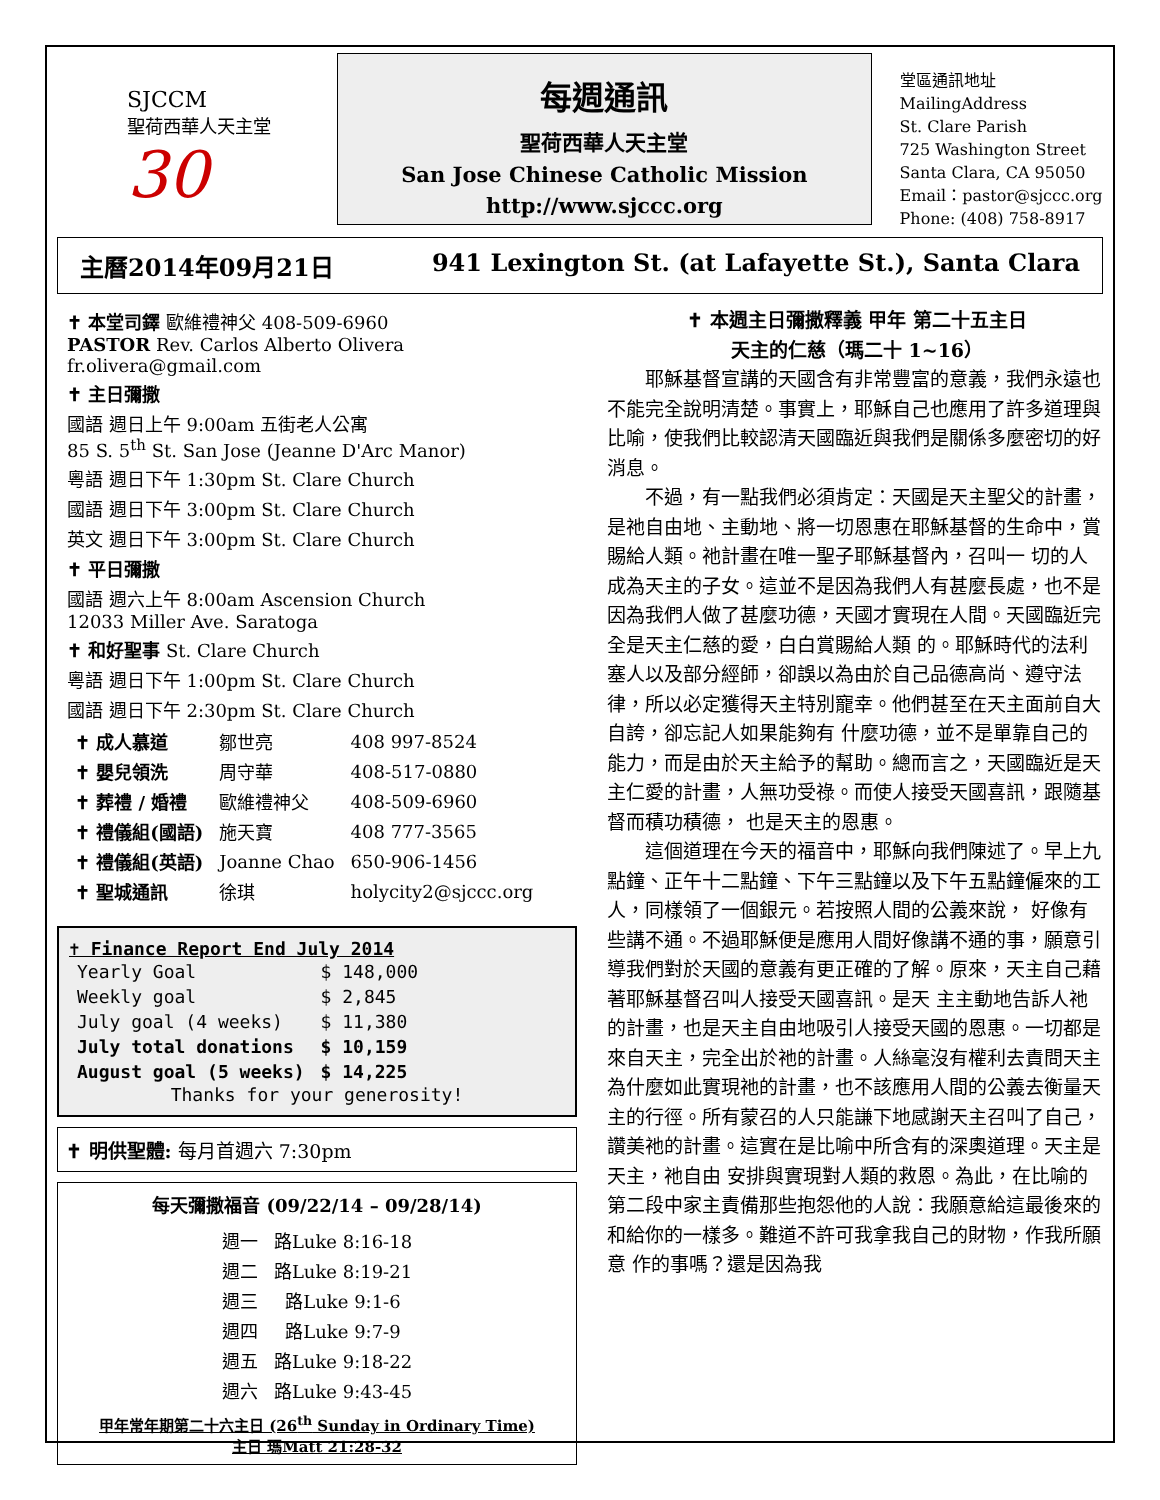SJCCM
聖荷西華人天主堂
30
每週通訊
聖荷西華人天主堂
San Jose Chinese Catholic Mission
http://www.sjccc.org
堂區通訊地址 MailingAddress
St. Clare Parish
725 Washington Street
Santa Clara, CA 95050
Email：pastor@sjccc.org
Phone: (408) 758-8917
主曆2014年09月21日 941 Lexington St. (at Lafayette St.), Santa Clara
✝ 本堂司鐸 歐維禮神父 408-509-6960
PASTOR Rev. Carlos Alberto Olivera fr.olivera@gmail.com
✝ 主日彌撒
國語 週日上午 9:00am 五街老人公寓
85 S. 5<sup>th</sup> St. San Jose (Jeanne D'Arc Manor)
粵語 週日下午 1:30pm St. Clare Church
國語 週日下午 3:00pm St. Clare Church
英文 週日下午 3:00pm St. Clare Church
✝ 平日彌撒
國語 週六上午 8:00am Ascension Church
12033 Miller Ave. Saratoga
✝ 和好聖事 St. Clare Church
粵語 週日下午 1:00pm St. Clare Church
國語 週日下午 2:30pm St. Clare Church
| ✝ 成人慕道 | 鄒世亮 | 408 997-8524 |
| ✝ 嬰兒領洗 | 周守華 | 408-517-0880 |
| ✝ 葬禮 / 婚禮 | 歐維禮神父 | 408-509-6960 |
| ✝ 禮儀組(國語) | 施天寶 | 408 777-3565 |
| ✝ 禮儀組(英語) | Joanne Chao | 650-906-1456 |
| ✝ 聖城通訊 | 徐琪 | holycity2@sjccc.org |
✝ Finance Report End July 2014
| Yearly Goal | $ 148,000 |
| Weekly goal | $ 2,845 |
| July goal (4 weeks) | $ 11,380 |
| July total donations | $ 10,159 |
| August goal (5 weeks) | $ 14,225 |
Thanks for your generosity!
✝ 明供聖體: 每月首週六 7:30pm
每天彌撒福音 (09/22/14 – 09/28/14)
| 週一 | 路Luke 8:16-18 |
| 週二 | 路Luke 8:19-21 |
| 週三 | 路Luke 9:1-6 |
| 週四 | 路Luke 9:7-9 |
| 週五 | 路Luke 9:18-22 |
| 週六 | 路Luke 9:43-45 |
甲年常年期第二十六主日 (26<sup>th</sup> Sunday in Ordinary Time)
主日 瑪Matt 21:28-32
✝ 本週主日彌撒釋義 甲年 第二十五主日
天主的仁慈（瑪二十 1~16）
耶穌基督宣講的天國含有非常豐富的意義，我們永遠也不能完全說明清楚。事實上，耶穌自己也應用了許多道理與比喻，使我們比較認清天國臨近與我們是關係多麼密切的好消息。
不過，有一點我們必須肯定：天國是天主聖父的計畫，是祂自由地、主動地、將一切恩惠在耶穌基督的生命中，賞賜給人類。祂計畫在唯一聖子耶穌基督內，召叫一 切的人成為天主的子女。這並不是因為我們人有甚麼長處，也不是因為我們人做了甚麼功德，天國才實現在人間。天國臨近完全是天主仁慈的愛，白白賞賜給人類 的。耶穌時代的法利塞人以及部分經師，卻誤以為由於自己品德高尚、遵守法律，所以必定獲得天主特別寵幸。他們甚至在天主面前自大自誇，卻忘記人如果能夠有 什麼功德，並不是單靠自己的能力，而是由於天主給予的幫助。總而言之，天國臨近是天主仁愛的計畫，人無功受祿。而使人接受天國喜訊，跟隨基督而積功積德， 也是天主的恩惠。
這個道理在今天的福音中，耶穌向我們陳述了。早上九點鐘、正午十二點鐘、下午三點鐘以及下午五點鐘僱來的工人，同樣領了一個銀元。若按照人間的公義來說， 好像有些講不通。不過耶穌便是應用人間好像講不通的事，願意引導我們對於天國的意義有更正確的了解。原來，天主自己藉著耶穌基督召叫人接受天國喜訊。是天 主主動地告訴人祂的計畫，也是天主自由地吸引人接受天國的恩惠。一切都是來自天主，完全出於祂的計畫。人絲毫沒有權利去責問天主為什麼如此實現祂的計畫，也不該應用人間的公義去衡量天主的行徑。所有蒙召的人只能謙下地感謝天主召叫了自己，讚美祂的計畫。這實在是比喻中所含有的深奧道理。天主是天主，祂自由 安排與實現對人類的救恩。為此，在比喻的第二段中家主責備那些抱怨他的人說：我願意給這最後來的和給你的一樣多。難道不許可我拿我自己的財物，作我所願意 作的事嗎？還是因為我